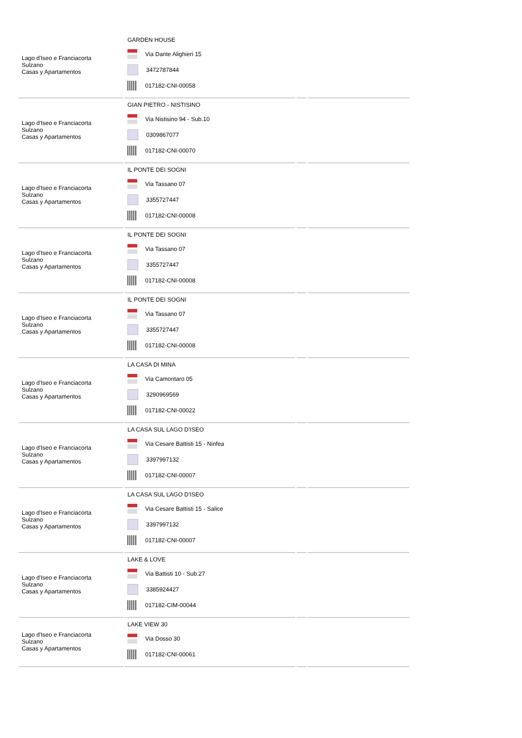| Lago d'Iseo e Franciacorta Sulzano Casas y Apartamentos | GARDEN HOUSE Via Dante Alighieri 15 3472787844 017182-CNI-00058 | | |
| Lago d'Iseo e Franciacorta Sulzano Casas y Apartamentos | GIAN PIETRO - NISTISINO Via Nistisino 94 - Sub.10 0309867077 017182-CNI-00070 | | |
| Lago d'Iseo e Franciacorta Sulzano Casas y Apartamentos | IL PONTE DEI SOGNI Via Tassano 07 3355727447 017182-CNI-00008 | | |
| Lago d'Iseo e Franciacorta Sulzano Casas y Apartamentos | IL PONTE DEI SOGNI Via Tassano 07 3355727447 017182-CNI-00008 | | |
| Lago d'Iseo e Franciacorta Sulzano Casas y Apartamentos | IL PONTE DEI SOGNI Via Tassano 07 3355727447 017182-CNI-00008 | | |
| Lago d'Iseo e Franciacorta Sulzano Casas y Apartamentos | LA CASA DI MINA Via Camontaro 05 3290969569 017182-CNI-00022 | | |
| Lago d'Iseo e Franciacorta Sulzano Casas y Apartamentos | LA CASA SUL LAGO D'ISEO Via Cesare Battisti 15 - Ninfea 3397997132 017182-CNI-00007 | | |
| Lago d'Iseo e Franciacorta Sulzano Casas y Apartamentos | LA CASA SUL LAGO D'ISEO Via Cesare Battisti 15 - Salice 3397997132 017182-CNI-00007 | | |
| Lago d'Iseo e Franciacorta Sulzano Casas y Apartamentos | LAKE & LOVE Via Battisti 10 - Sub.27 3385924427 017182-CIM-00044 | | |
| Lago d'Iseo e Franciacorta Sulzano Casas y Apartamentos | LAKE VIEW 30 Via Dosso 30 017182-CNI-00061 | | |